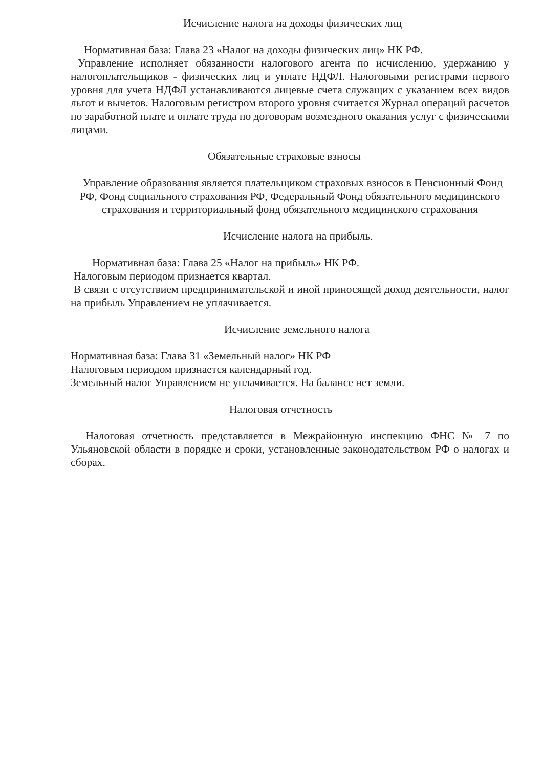Исчисление налога на доходы физических лиц
Нормативная база: Глава 23 «Налог на доходы физических лиц» НК РФ.
Управление исполняет обязанности налогового агента по исчислению, удержанию у налогоплательщиков - физических лиц и уплате НДФЛ. Налоговыми регистрами первого уровня для учета НДФЛ устанавливаются лицевые счета служащих с указанием всех видов льгот и вычетов. Налоговым регистром второго уровня считается Журнал операций расчетов по заработной плате и оплате труда по договорам возмездного оказания услуг с физическими лицами.
Обязательные страховые взносы
Управление образования является плательщиком страховых взносов в Пенсионный Фонд РФ, Фонд социального страхования РФ, Федеральный Фонд обязательного медицинского страхования и территориальный фонд обязательного медицинского страхования
Исчисление налога на прибыль.
Нормативная база: Глава 25 «Налог на прибыль» НК РФ.
Налоговым периодом признается квартал.
В связи с отсутствием предпринимательской и иной приносящей доход деятельности, налог на прибыль Управлением не уплачивается.
Исчисление земельного налога
Нормативная база: Глава 31 «Земельный налог» НК РФ
Налоговым периодом признается календарный год.
Земельный налог Управлением не уплачивается. На балансе нет земли.
Налоговая отчетность
Налоговая отчетность представляется в Межрайонную инспекцию ФНС № 7 по Ульяновской области в порядке и сроки, установленные законодательством РФ о налогах и сборах.